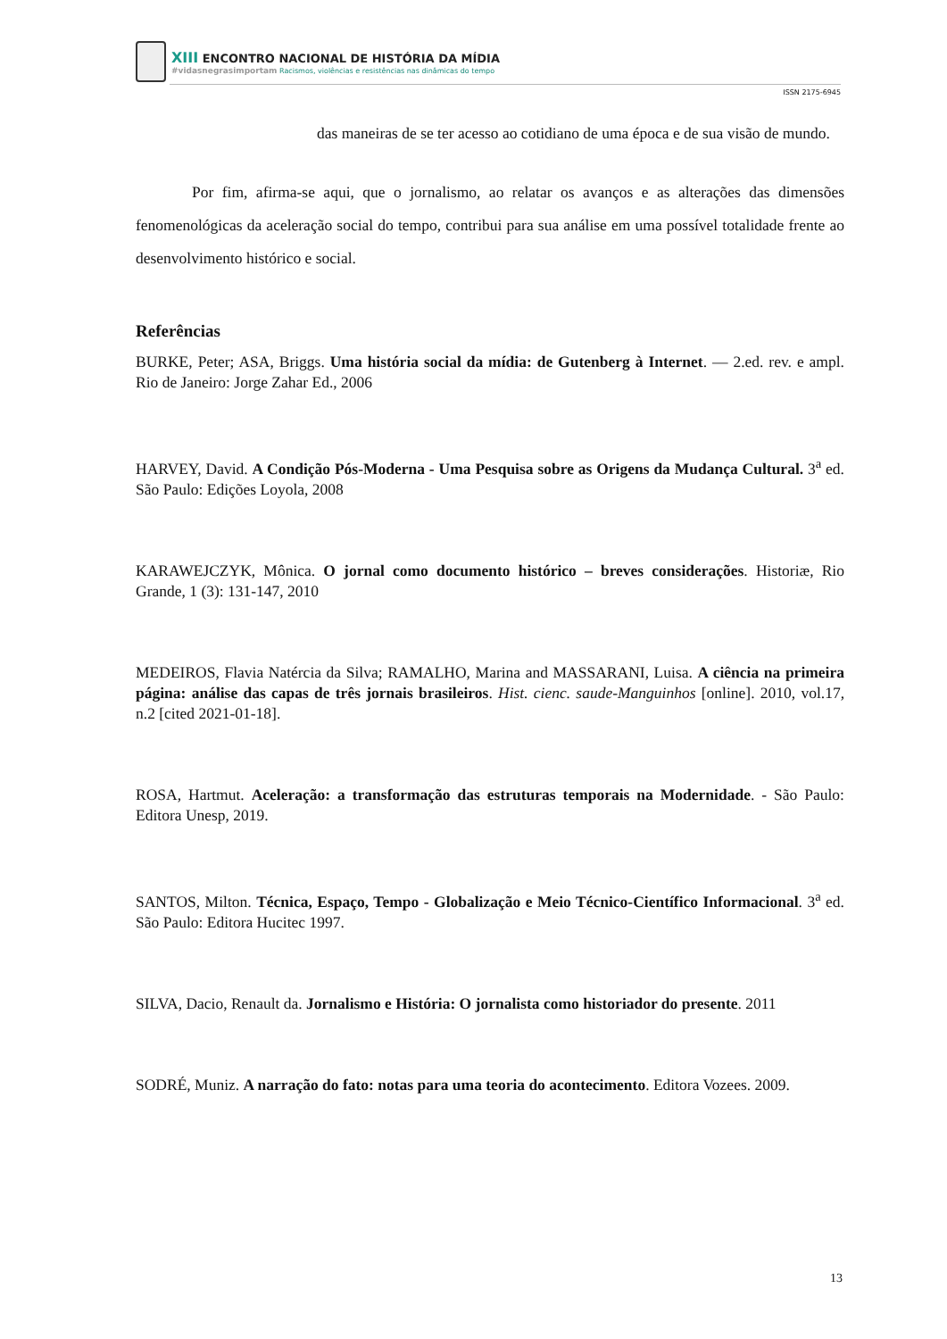XIII ENCONTRO NACIONAL DE HISTÓRIA DA MÍDIA
#vidasnegrasimportam Racismos, violências e resistências nas dinâmicas do tempo
ISSN 2175-6945
das maneiras de se ter acesso ao cotidiano de uma época e de sua visão de mundo.
Por fim, afirma-se aqui, que o jornalismo, ao relatar os avanços e as alterações das dimensões fenomenológicas da aceleração social do tempo, contribui para sua análise em uma possível totalidade frente ao desenvolvimento histórico e social.
Referências
BURKE, Peter; ASA, Briggs. Uma história social da mídia: de Gutenberg à Internet. — 2.ed. rev. e ampl. Rio de Janeiro: Jorge Zahar Ed., 2006
HARVEY, David. A Condição Pós-Moderna - Uma Pesquisa sobre as Origens da Mudança Cultural. 3<sup>a</sup> ed. São Paulo: Edições Loyola, 2008
KARAWEJCZYK, Mônica. O jornal como documento histórico – breves considerações. Historiæ, Rio Grande, 1 (3): 131-147, 2010
MEDEIROS, Flavia Natércia da Silva; RAMALHO, Marina and MASSARANI, Luisa. A ciência na primeira página: análise das capas de três jornais brasileiros. Hist. cienc. saude-Manguinhos [online]. 2010, vol.17, n.2 [cited 2021-01-18].
ROSA, Hartmut. Aceleração: a transformação das estruturas temporais na Modernidade. - São Paulo: Editora Unesp, 2019.
SANTOS, Milton. Técnica, Espaço, Tempo - Globalização e Meio Técnico-Científico Informacional. 3<sup>a</sup> ed. São Paulo: Editora Hucitec 1997.
SILVA, Dacio, Renault da. Jornalismo e História: O jornalista como historiador do presente. 2011
SODRÉ, Muniz. A narração do fato: notas para uma teoria do acontecimento. Editora Vozees. 2009.
13